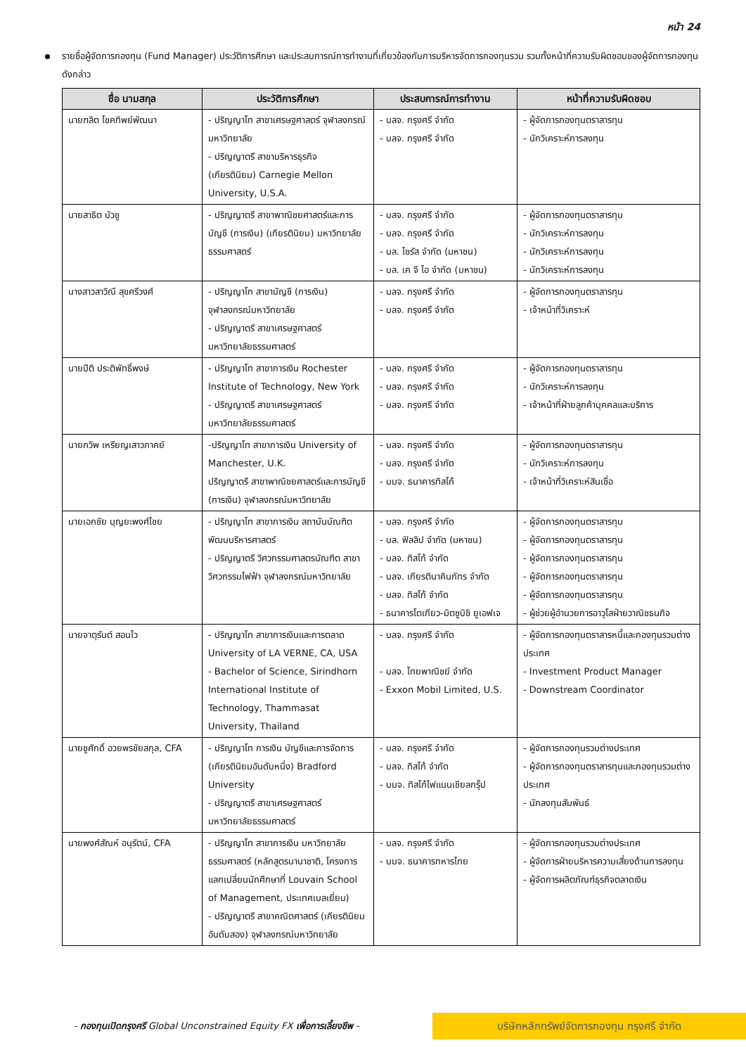หน้า 24
รายชื่อผู้จัดการกองทุน (Fund Manager) ประวัติการศึกษา และประสบการณ์การทำงานที่เกี่ยวข้องกับการบริหารจัดการกองทุนรวม รวมทั้งหน้าที่ความรับผิดชอบของผู้จัดการกองทุนดังกล่าว
| ชื่อ นามสกุล | ประวัติการศึกษา | ประสบการณ์การทำงาน | หน้าที่ความรับผิดชอบ |
| --- | --- | --- | --- |
| นายฑลิต โชคทิพย์พัฒนา | - ปริญญาโท สาขาเศรษฐศาสตร์ จุฬาลงกรณ์มหาวิทยาลัย - ปริญญาตรี สาขาบริหารธุรกิจ (เกียรตินิยม) Carnegie Mellon University, U.S.A. | - บลจ. กรุงศรี จำกัด - บลจ. กรุงศรี จำกัด | - ผู้จัดการกองทุนตราสารทุน - นักวิเคราะห์การลงทุน |
| นายสาธิต บัวชู | - ปริญญาตรี สาขาพาณิชยศาสตร์และการบัญชี (การเงิน) (เกียรตินิยม) มหาวิทยาลัยธรรมศาสตร์ | - บลจ. กรุงศรี จำกัด - บลจ. กรุงศรี จำกัด - บล. ไซรัส จำกัด (มหาชน) - บล. เค จี ไอ จำกัด (มหาชน) | - ผู้จัดการกองทุนตราสารทุน - นักวิเคราะห์การลงทุน - นักวิเคราะห์การลงทุน - นักวิเคราะห์การลงทุน |
| นางสาวสาวิณี สุขศรีวงศ์ | - ปริญญาโท สาขาบัญชี (การเงิน) จุฬาลงกรณ์มหาวิทยาลัย - ปริญญาตรี สาขาเศรษฐศาสตร์ มหาวิทยาลัยธรรมศาสตร์ | - บลจ. กรุงศรี จำกัด - บลจ. กรุงศรี จำกัด | - ผู้จัดการกองทุนตราสารทุน - เจ้าหน้าที่วิเคราะห์ |
| นายปีติ ประติพัทธิ์พงษ์ | - ปริญญาโท สาขาการเงิน Rochester Institute of Technology, New York - ปริญญาตรี สาขาเศรษฐศาสตร์ มหาวิทยาลัยธรรมศาสตร์ | - บลจ. กรุงศรี จำกัด - บลจ. กรุงศรี จำกัด - บลจ. กรุงศรี จำกัด | - ผู้จัดการกองทุนตราสารทุน - นักวิเคราะห์การลงทุน - เจ้าหน้าที่ฝ่ายลูกค้าบุคคลและบริการ |
| นายกวิพ เหรียญเสาวภาคย์ | -ปริญญาโท สาขาการเงิน University of Manchester, U.K. ปริญญาตรี สาขาพาณิชยศาสตร์และการบัญชี (การเงิน) จุฬาลงกรณ์มหาวิทยาลัย | - บลจ. กรุงศรี จำกัด - บลจ. กรุงศรี จำกัด - บมจ. ธนาคารทิสโก้ | - ผู้จัดการกองทุนตราสารทุน - นักวิเคราะห์การลงทุน - เจ้าหน้าที่วิเคราะห์สินเชื่อ |
| นายเอกชัย บุญยะพงศ์ไชย | - ปริญญาโท สาขาการเงิน สถาบันบัณฑิตพัฒนบริหารศาสตร์ - ปริญญาตรี วิศวกรรมศาสตรบัณฑิต สาขาวิศวกรรมไฟฟ้า จุฬาลงกรณ์มหาวิทยาลัย | - บลจ. กรุงศรี จำกัด - บล. ฟิลลิป จำกัด (มหาชน) - บลจ. ทิสโก้ จำกัด - บลจ. เกียรตินาคินภัทร จำกัด - บลจ. ทิสโก้ จำกัด - ธนาคารโตเกียว-มิตซูบิชิ ยูเอฟเจ | - ผู้จัดการกองทุนตราสารทุน - ผู้จัดการกองทุนตราสารทุน - ผู้จัดการกองทุนตราสารทุน - ผู้จัดการกองทุนตราสารทุน - ผู้จัดการกองทุนตราสารทุน - ผู้ช่วยผู้อำนวยการอาวุโสฝ่ายวาณิชธนกิจ |
| นายจาตุรันต์ สอนไว | - ปริญญาโท สาขาการเงินและการตลาด University of LA VERNE, CA, USA - Bachelor of Science, Sirindhorn International Institute of Technology, Thammasat University, Thailand | - บลจ. กรุงศรี จำกัด - บลจ. ไทยพาณิชย์ จำกัด - Exxon Mobil Limited, U.S. | - ผู้จัดการกองทุนตราสารหนี้และกองทุนรวมต่างประเทศ - Investment Product Manager - Downstream Coordinator |
| นายชูศักดิ์ อวยพรชัยสกุล, CFA | - ปริญญาโท การเงิน บัญชีและการจัดการ (เกียรตินิยมอันดับหนึ่ง) Bradford University - ปริญญาตรี สาขาเศรษฐศาสตร์ มหาวิทยาลัยธรรมศาสตร์ | - บลจ. กรุงศรี จำกัด - บลจ. ทิสโก้ จำกัด - บมจ. ทิสโก้ไฟแนนเชียลกรุ๊ป | - ผู้จัดการกองทุนรวมต่างประเทศ - ผู้จัดการกองทุนตราสารทุนและกองทุนรวมต่างประเทศ - นักลงทุนสัมพันธ์ |
| นายพงศ์สัณห์ อนุรัตน์, CFA | - ปริญญาโท สาขาการเงิน มหาวิทยาลัยธรรมศาสตร์ (หลักสูตรนานาชาติ, โครงการแลกเปลี่ยนนักศึกษาที่ Louvain School of Management, ประเทศเบลเยี่ยม) - ปริญญาตรี สาขาคณิตศาสตร์ (เกียรตินิยมอันดับสอง) จุฬาลงกรณ์มหาวิทยาลัย | - บลจ. กรุงศรี จำกัด - บมจ. ธนาคารทหารไทย | - ผู้จัดการกองทุนรวมต่างประเทศ - ผู้จัดการฝ่ายบริหารความเสี่ยงด้านการลงทุน - ผู้จัดการผลิตภัณฑ์ธุรกิจตลาดเงิน |
- กองทุนเปิดกรุงศรี Global Unconstrained Equity FX เพื่อการเลี้ยงชีพ -
บริษัทหลักทรัพย์จัดการกองทุน กรุงศรี จำกัด